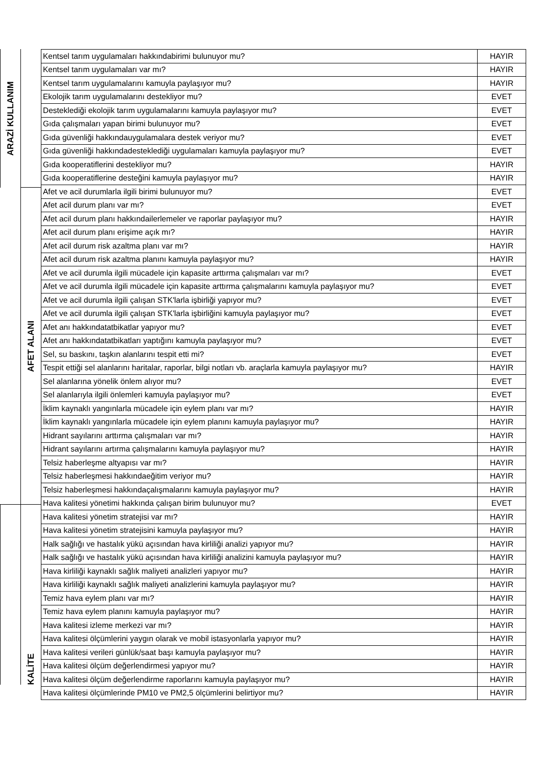ARAZİ KULLANIM
AFET ALANI
KALİTE
| Kentsel tarım uygulamaları hakkındabirimi bulunuyor mu? | HAYIR |
| Kentsel tarım uygulamaları var mı? | HAYIR |
| Kentsel tarım uygulamalarını kamuyla paylaşıyor mu? | HAYIR |
| Ekolojik tarım uygulamalarını destekliyor mu? | EVET |
| Desteklediği ekolojik tarım uygulamalarını kamuyla paylaşıyor mu? | EVET |
| Gıda çalışmaları yapan birimi bulunuyor mu? | EVET |
| Gıda güvenliği hakkındauygulamalara destek veriyor mu? | EVET |
| Gıda güvenliği hakkındadesteklediği uygulamaları kamuyla paylaşıyor mu? | EVET |
| Gıda kooperatiflerini destekliyor mu? | HAYIR |
| Gıda kooperatiflerine desteğini kamuyla paylaşıyor mu? | HAYIR |
| Afet ve acil durumlarla ilgili birimi bulunuyor mu? | EVET |
| Afet acil durum planı var mı? | EVET |
| Afet acil durum planı hakkındailerlemeler ve raporlar paylaşıyor mu? | HAYIR |
| Afet acil durum planı erişime açık mı? | HAYIR |
| Afet acil durum risk azaltma planı var mı? | HAYIR |
| Afet acil durum risk azaltma planını kamuyla paylaşıyor mu? | HAYIR |
| Afet ve acil durumla ilgili mücadele için kapasite arttırma çalışmaları var mı? | EVET |
| Afet ve acil durumla ilgili mücadele için kapasite arttırma çalışmalarını kamuyla paylaşıyor mu? | EVET |
| Afet ve acil durumla ilgili çalışan STK'larla işbirliği yapıyor mu? | EVET |
| Afet ve acil durumla ilgili çalışan STK'larla işbirliğini kamuyla paylaşıyor mu? | EVET |
| Afet anı hakkındatatbikatlar yapıyor mu? | EVET |
| Afet anı hakkındatatbikatları yaptığını kamuyla paylaşıyor mu? | EVET |
| Sel, su baskını, taşkın alanlarını tespit etti mi? | EVET |
| Tespit ettiği sel alanlarını haritalar, raporlar, bilgi notları vb. araçlarla kamuyla paylaşıyor mu? | HAYIR |
| Sel alanlarına yönelik önlem alıyor mu? | EVET |
| Sel alanlarıyla ilgili önlemleri kamuyla paylaşıyor mu? | EVET |
| İklim kaynaklı yangınlarla mücadele için eylem planı var mı? | HAYIR |
| İklim kaynaklı yangınlarla mücadele için eylem planını kamuyla paylaşıyor mu? | HAYIR |
| Hidrant sayılarını arttırma çalışmaları var mı? | HAYIR |
| Hidrant sayılarını artırma çalışmalarını kamuyla paylaşıyor mu? | HAYIR |
| Telsiz haberleşme altyapısı var mı? | HAYIR |
| Telsiz haberleşmesi hakkındaeğitim veriyor mu? | HAYIR |
| Telsiz haberleşmesi hakkındaçalışmalarını kamuyla paylaşıyor mu? | HAYIR |
| Hava kalitesi yönetimi hakkında çalışan birim bulunuyor mu? | EVET |
| Hava kalitesi yönetim stratejisi var mı? | HAYIR |
| Hava kalitesi yönetim stratejisini kamuyla paylaşıyor mu? | HAYIR |
| Halk sağlığı ve hastalık yükü açısından hava kirliliği analizi yapıyor mu? | HAYIR |
| Halk sağlığı ve hastalık yükü açısından hava kirliliği analizini kamuyla paylaşıyor mu? | HAYIR |
| Hava kirliliği kaynaklı sağlık maliyeti analizleri yapıyor mu? | HAYIR |
| Hava kirliliği kaynaklı sağlık maliyeti analizlerini kamuyla paylaşıyor mu? | HAYIR |
| Temiz hava eylem planı var mı? | HAYIR |
| Temiz hava eylem planını kamuyla paylaşıyor mu? | HAYIR |
| Hava kalitesi izleme merkezi var mı? | HAYIR |
| Hava kalitesi ölçümlerini yaygın olarak ve mobil istasyonlarla yapıyor mu? | HAYIR |
| Hava kalitesi verileri günlük/saat başı kamuyla paylaşıyor mu? | HAYIR |
| Hava kalitesi ölçüm değerlendirmesi yapıyor mu? | HAYIR |
| Hava kalitesi ölçüm değerlendirme raporlarını kamuyla paylaşıyor mu? | HAYIR |
| Hava kalitesi ölçümlerinde PM10 ve PM2,5 ölçümlerini belirtiyor mu? | HAYIR |